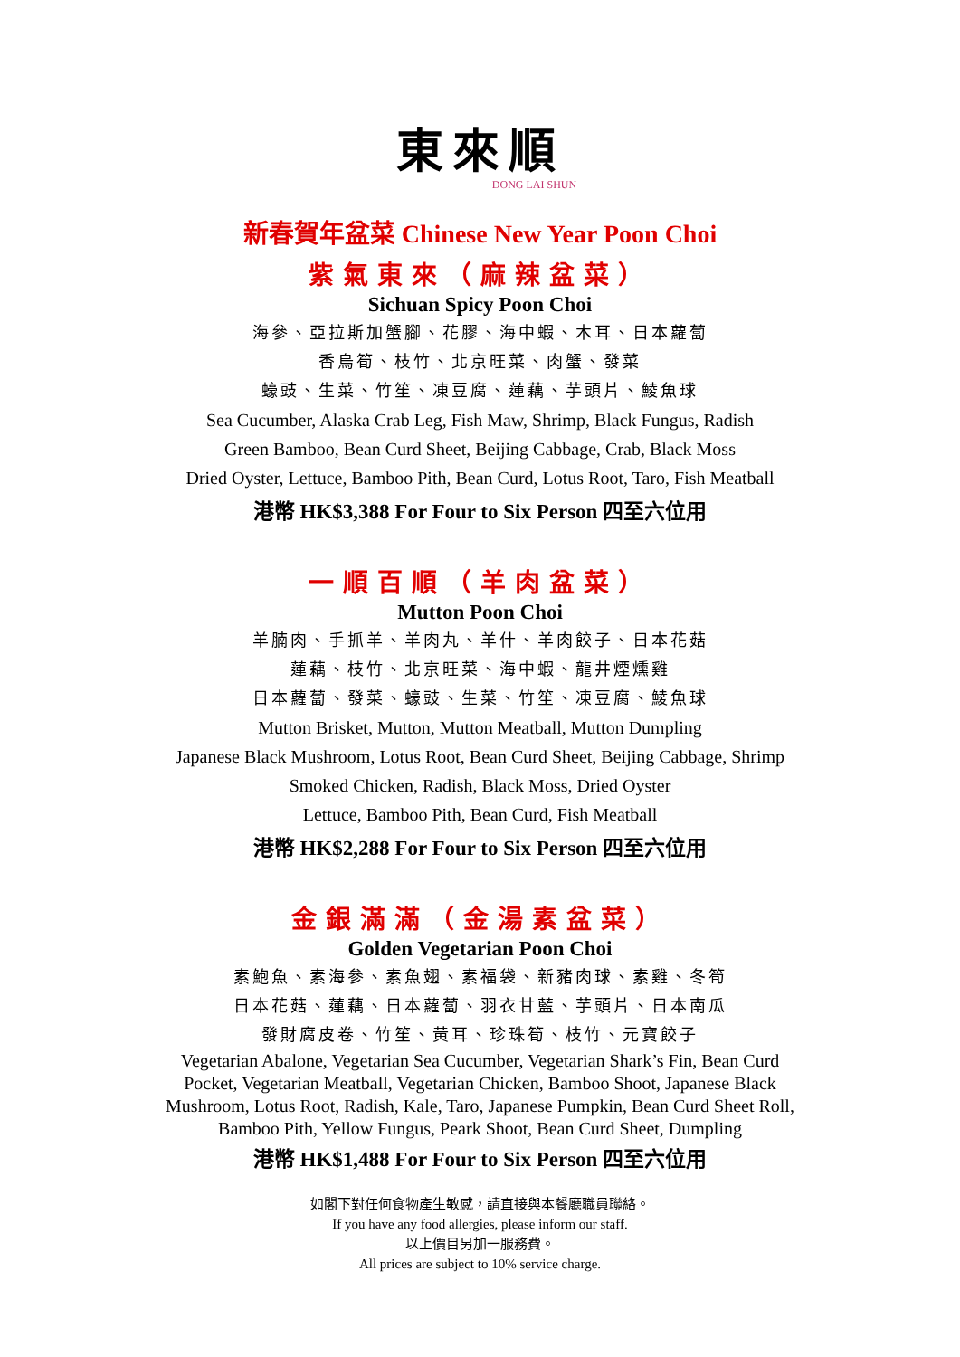東來順
DONG LAI SHUN
新春賀年盆菜 Chinese New Year Poon Choi
紫氣東來（麻辣盆菜）
Sichuan Spicy Poon Choi
海參、亞拉斯加蟹腳、花膠、海中蝦、木耳、日本蘿蔔
香烏筍、枝竹、北京旺菜、肉蟹、發菜
蠔豉、生菜、竹笙、凍豆腐、蓮藕、芋頭片、鯪魚球
Sea Cucumber, Alaska Crab Leg, Fish Maw, Shrimp, Black Fungus, Radish
Green Bamboo, Bean Curd Sheet, Beijing Cabbage, Crab, Black Moss
Dried Oyster, Lettuce, Bamboo Pith, Bean Curd, Lotus Root, Taro, Fish Meatball
港幣 HK$3,388 For Four to Six Person 四至六位用
一順百順（羊肉盆菜）
Mutton Poon Choi
羊腩肉、手抓羊、羊肉丸、羊什、羊肉餃子、日本花菇
蓮藕、枝竹、北京旺菜、海中蝦、龍井煙燻雞
日本蘿蔔、發菜、蠔豉、生菜、竹笙、凍豆腐、鯪魚球
Mutton Brisket, Mutton, Mutton Meatball, Mutton Dumpling
Japanese Black Mushroom, Lotus Root, Bean Curd Sheet, Beijing Cabbage, Shrimp
Smoked Chicken, Radish, Black Moss, Dried Oyster
Lettuce, Bamboo Pith, Bean Curd, Fish Meatball
港幣 HK$2,288 For Four to Six Person 四至六位用
金銀滿滿（金湯素盆菜）
Golden Vegetarian Poon Choi
素鮑魚、素海參、素魚翅、素福袋、新豬肉球、素雞、冬筍
日本花菇、蓮藕、日本蘿蔔、羽衣甘藍、芋頭片、日本南瓜
發財腐皮卷、竹笙、黃耳、珍珠筍、枝竹、元寶餃子
Vegetarian Abalone, Vegetarian Sea Cucumber, Vegetarian Shark’s Fin, Bean Curd Pocket, Vegetarian Meatball, Vegetarian Chicken, Bamboo Shoot, Japanese Black Mushroom, Lotus Root, Radish, Kale, Taro, Japanese Pumpkin, Bean Curd Sheet Roll, Bamboo Pith, Yellow Fungus, Peark Shoot, Bean Curd Sheet, Dumpling
港幣 HK$1,488 For Four to Six Person 四至六位用
如閣下對任何食物產生敏感，請直接與本餐廳職員聯絡。
If you have any food allergies, please inform our staff.
以上價目另加一服務費。
All prices are subject to 10% service charge.